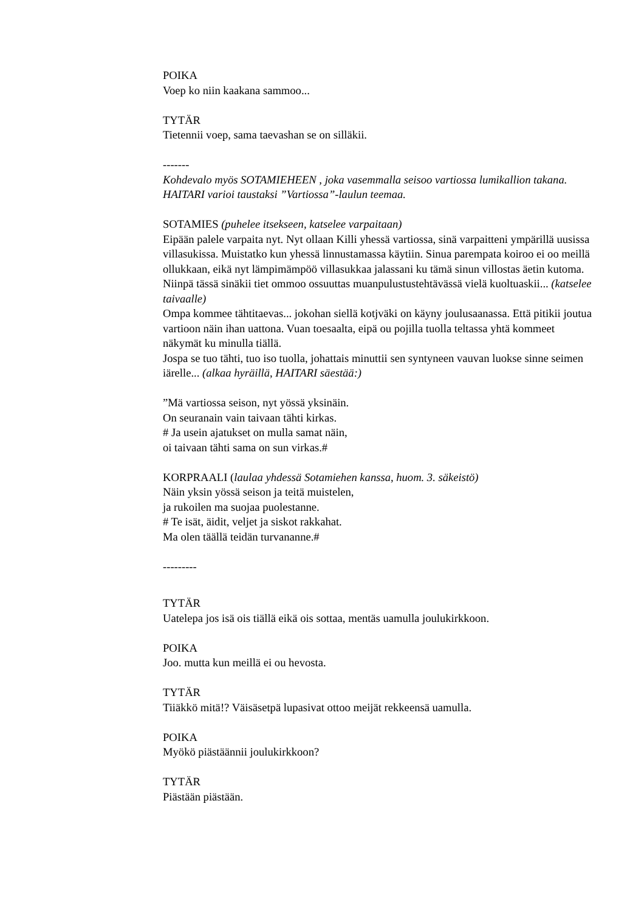POIKA
Voep ko niin kaakana sammoo...
TYTÄR
Tietennii voep, sama taevashan se on silläkii.
-------
Kohdevalo myös SOTAMIEHEEN , joka vasemmalla seisoo vartiossa lumikallion takana.
HAITARI varioi taustaksi ”Vartiossa”-laulun teemaa.
SOTAMIES (puhelee itsekseen, katselee varpaitaan)
Eipään palele varpaita nyt. Nyt ollaan Killi yhessä vartiossa, sinä varpaitteni ympärillä uusissa villasukissa. Muistatko kun yhessä linnustamassa käytiin. Sinua parempata koiroo ei oo meillä ollukkaan, eikä nyt lämpimämpöö villasukkaa jalassani ku tämä sinun villostas äetin kutoma.
Niinpä tässä sinäkii tiet ommoo ossuuttas muanpulustustehtävässä vielä kuoltuaskii... (katselee taivaalle)
Ompa kommee tähtitaevas... jokohan siellä kotjväki on käyny joulusaanassa. Että pitikii joutua vartioon näin ihan uattona. Vuan toesaalta, eipä ou pojilla tuolla teltassa yhtä kommeet näkymät ku minulla tiällä.
Jospa se tuo tähti, tuo iso tuolla, johattais minuttii sen syntyneen vauvan luokse sinne seimen iärelle... (alkaa hyräillä, HAITARI säestää:)
”Mä vartiossa seison, nyt yössä yksinäin.
On seuranain vain taivaan tähti kirkas.
# Ja usein ajatukset on mulla samat näin,
oi taivaan tähti sama on sun virkas.#
KORPRAALI (laulaa yhdessä Sotamiehen kanssa, huom. 3. säkeistö)
Näin yksin yössä seison ja teitä muistelen,
ja rukoilen ma suojaa puolestanne.
# Te isät, äidit, veljet ja siskot rakkahat.
Ma olen täällä teidän turvananne.#
---------
TYTÄR
Uatelepa jos isä ois tiällä eikä ois sottaa, mentäs uamulla joulukirkkoon.
POIKA
Joo. mutta kun meillä ei ou hevosta.
TYTÄR
Tiiäkkö mitä!? Väisäsetpä lupasivat ottoo meijät rekkeensä uamulla.
POIKA
Myökö piästäännii joulukirkkoon?
TYTÄR
Piästään piästään.